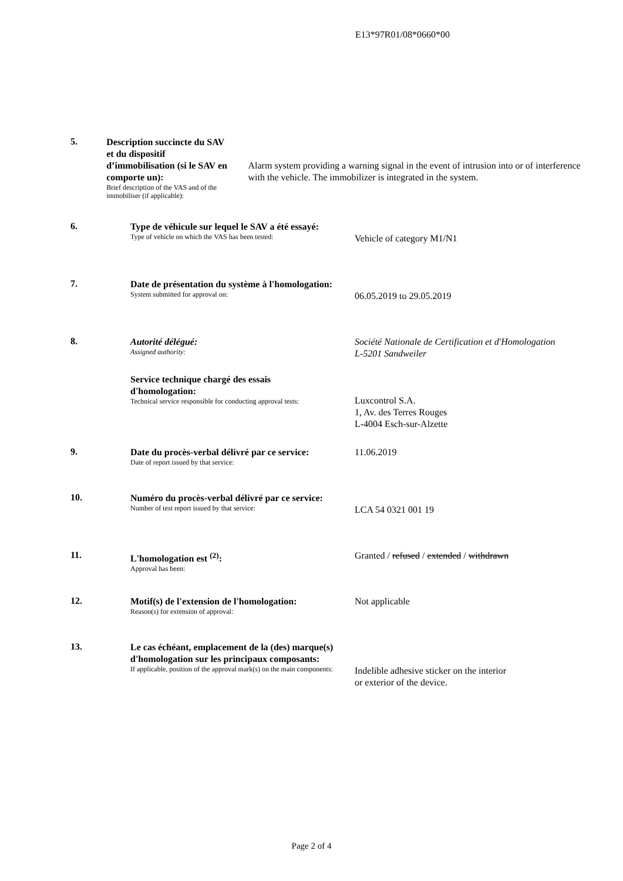E13*97R01/08*0660*00
5.
Description succincte du SAV et du dispositif d’immobilisation (si le SAV en comporte un):
Brief description of the VAS and of the immobiliser (if applicable):
Alarm system providing a warning signal in the event of intrusion into or of interference with the vehicle. The immobilizer is integrated in the system.
6.
Type de véhicule sur lequel le SAV a été essayé:
Type of vehicle on which the VAS has been tested:
Vehicle of category M1/N1
7.
Date de présentation du système à l'homologation:
System submitted for approval on:
06.05.2019 to 29.05.2019
8.
Autorité délégué:
Assigned authority:
Service technique chargé des essais d'homologation:
Technical service responsible for conducting approval tests:
Société Nationale de Certification et d'Homologation
L-5201 Sandweiler
Luxcontrol S.A.
1, Av. des Terres Rouges
L-4004 Esch-sur-Alzette
9.
Date du procès-verbal délivré par ce service:
Date of report issued by that service:
11.06.2019
10.
Numéro du procès-verbal délivré par ce service:
Number of test report issued by that service:
LCA 54 0321 001 19
11.
L'homologation est <sup>(2)</sup>:
Approval has been:
Granted / refused / extended / withdrawn
12.
Motif(s) de l'extension de l'homologation:
Reason(s) for extension of approval:
Not applicable
13.
Le cas échéant, emplacement de la (des) marque(s) d'homologation sur les principaux composants:
If applicable, position of the approval mark(s) on the main components:
Indelible adhesive sticker on the interior
or exterior of the device.
Page 2 of 4